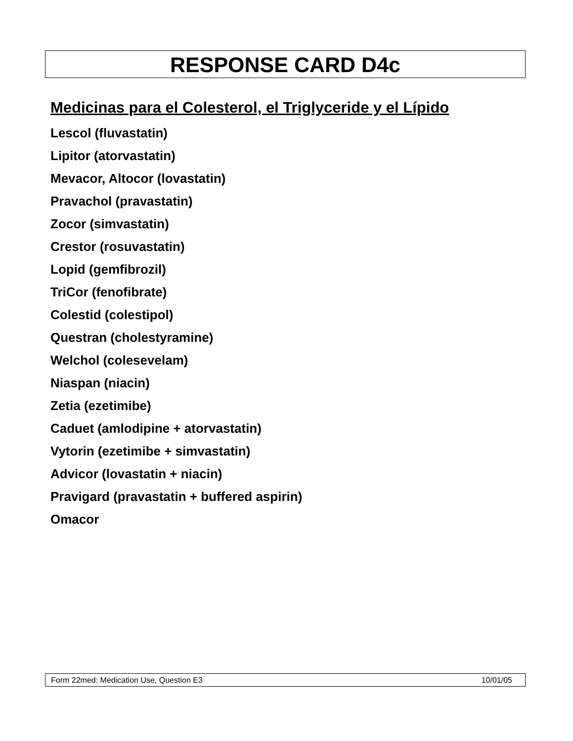RESPONSE CARD D4c
Medicinas para el Colesterol, el Triglyceride y el Lípido
Lescol (fluvastatin)
Lipitor (atorvastatin)
Mevacor, Altocor (lovastatin)
Pravachol (pravastatin)
Zocor (simvastatin)
Crestor (rosuvastatin)
Lopid (gemfibrozil)
TriCor (fenofibrate)
Colestid (colestipol)
Questran (cholestyramine)
Welchol (colesevelam)
Niaspan (niacin)
Zetia (ezetimibe)
Caduet (amlodipine + atorvastatin)
Vytorin (ezetimibe + simvastatin)
Advicor (lovastatin + niacin)
Pravigard (pravastatin + buffered aspirin)
Omacor
Form 22med: Medication Use, Question E3 10/01/05